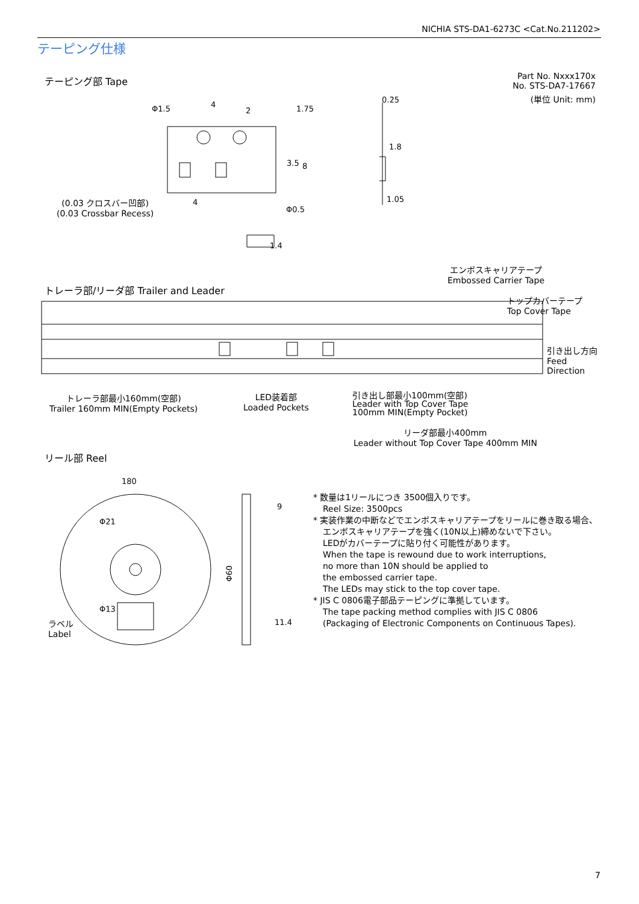NICHIA STS-DA1-6273C <Cat.No.211202>
テーピング仕様
テーピング部 Tape
Part No. Nxxx170x
No. STS-DA7-17667
(単位 Unit: mm)
Φ1.5
4
2
1.75
3.5
8
4
Φ0.5
0.25
1.05
1.8
1.4
(0.03 クロスバー凹部)
(0.03 Crossbar Recess)
エンボスキャリアテープ
Embossed Carrier Tape
トレーラ部/リーダ部 Trailer and Leader
トップカバーテープ
Top Cover Tape
引き出し方向
Feed
Direction
トレーラ部最小160mm(空部)
Trailer 160mm MIN(Empty Pockets)
LED装着部
Loaded Pockets
引き出し部最小100mm(空部)
Leader with Top Cover Tape
100mm MIN(Empty Pocket)
リーダ部最小400mm
Leader without Top Cover Tape 400mm MIN
リール部 Reel
180
9
Φ60
11.4
Φ21
Φ13
ラベル
Label
* 数量は1リールにつき 3500個入りです。
Reel Size: 3500pcs
* 実装作業の中断などでエンボスキャリアテープをリールに巻き取る場合、
エンボスキャリアテープを強く(10N以上)締めないで下さい。
LEDがカバーテープに貼り付く可能性があります。
When the tape is rewound due to work interruptions,
no more than 10N should be applied to
the embossed carrier tape.
The LEDs may stick to the top cover tape.
* JIS C 0806電子部品テーピングに準拠しています。
The tape packing method complies with JIS C 0806
(Packaging of Electronic Components on Continuous Tapes).
7